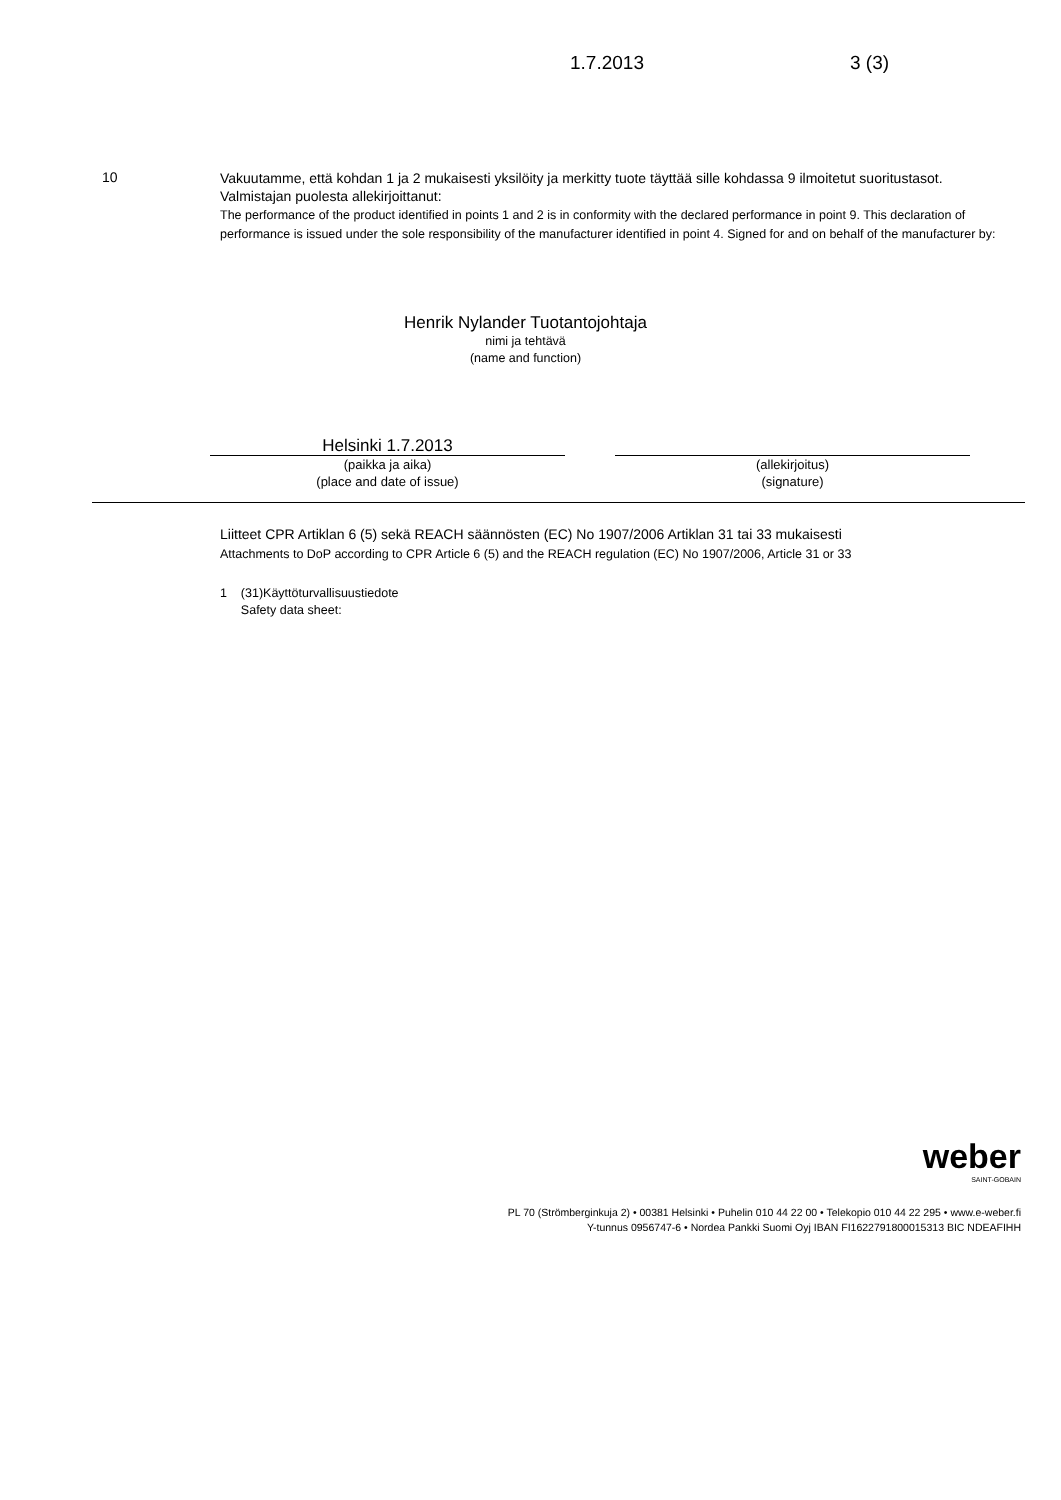1.7.2013 3 (3)
10
Vakuutamme, että kohdan 1 ja 2 mukaisesti yksilöity ja merkitty tuote täyttää sille kohdassa 9 ilmoitetut suoritustasot. Valmistajan puolesta allekirjoittanut:
The performance of the product identified in points 1 and 2 is in conformity with the declared performance in point 9. This declaration of performance is issued under the sole responsibility of the manufacturer identified in point 4. Signed for and on behalf of the manufacturer by:
Henrik Nylander Tuotantojohtaja
nimi ja tehtävä
(name and function)
Helsinki 1.7.2013
(paikka ja aika)
(place and date of issue)
(allekirjoitus)
(signature)
Liitteet CPR Artiklan 6 (5) sekä REACH säännösten (EC) No 1907/2006 Artiklan 31 tai 33 mukaisesti
Attachments to DoP according to CPR Article 6 (5) and the REACH regulation (EC) No 1907/2006, Article 31 or 33
1 (31)Käyttöturvallisuustiedote
Safety data sheet:
weber
SAINT-GOBAIN
PL 70 (Strömberginkuja 2) • 00381 Helsinki • Puhelin 010 44 22 00 • Telekopio 010 44 22 295 • www.e-weber.fi
Y-tunnus 0956747-6 • Nordea Pankki Suomi Oyj IBAN FI1622791800015313 BIC NDEAFIHH